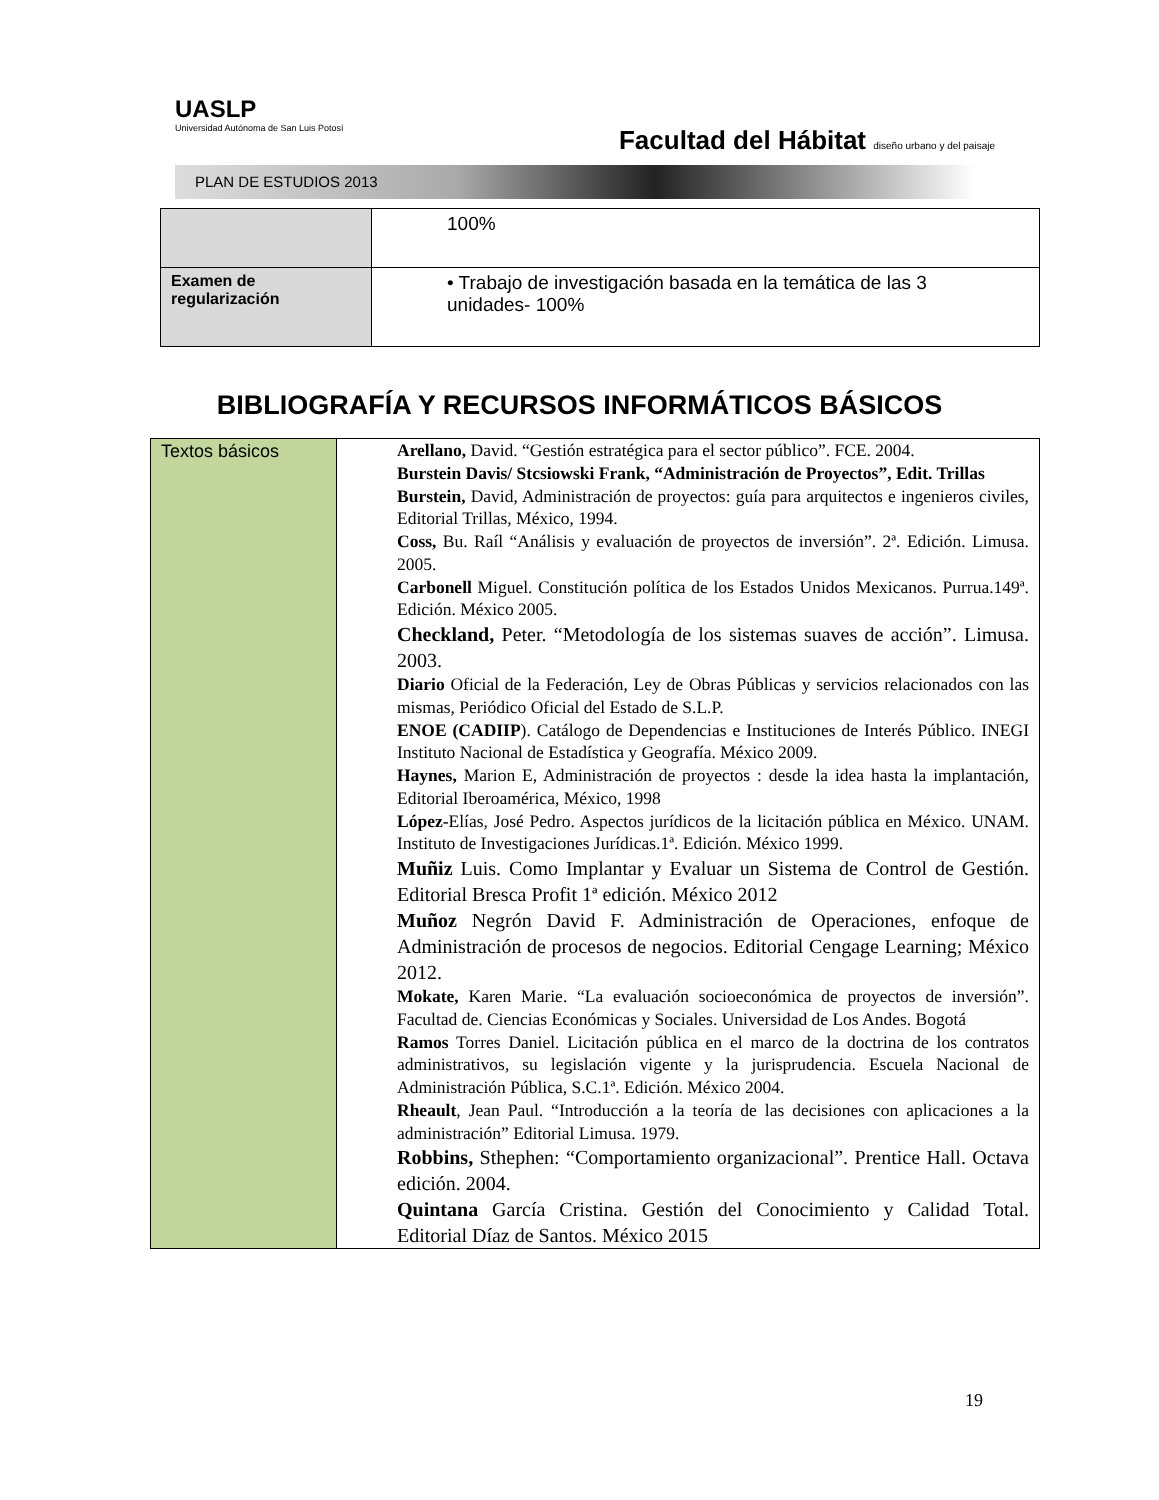UASLP
Universidad Autónoma de San Luis Potosí
Facultad del Hábitat diseño urbano y del paisaje
PLAN DE ESTUDIOS 2013
| | 100% |
| Examen de regularización | • Trabajo de investigación basada en la temática de las 3 unidades- 100% |
BIBLIOGRAFÍA Y RECURSOS INFORMÁTICOS BÁSICOS
| Textos básicos | Arellano, David. “Gestión estratégica para el sector público”. FCE. 2004. Burstein Davis/ Stcsiowski Frank, “Administración de Proyectos”, Edit. Trillas Burstein, David, Administración de proyectos: guía para arquitectos e ingenieros civiles, Editorial Trillas, México, 1994. Coss, Bu. Raíl “Análisis y evaluación de proyectos de inversión”. 2ª. Edición. Limusa. 2005. Carbonell Miguel. Constitución política de los Estados Unidos Mexicanos. Purrua.149ª. Edición. México 2005. Checkland, Peter. “Metodología de los sistemas suaves de acción”. Limusa. 2003. Diario Oficial de la Federación, Ley de Obras Públicas y servicios relacionados con las mismas, Periódico Oficial del Estado de S.L.P. ENOE (CADIIP ). Catálogo de Dependencias e Instituciones de Interés Público. INEGI Instituto Nacional de Estadística y Geografía. México 2009. Haynes, Marion E, Administración de proyectos : desde la idea hasta la implantación, Editorial Iberoamérica, México, 1998 López- Elías, José Pedro. Aspectos jurídicos de la licitación pública en México. UNAM. Instituto de Investigaciones Jurídicas.1ª. Edición. México 1999. Muñiz Luis. Como Implantar y Evaluar un Sistema de Control de Gestión. Editorial Bresca Profit 1ª edición. México 2012 Muñoz Negrón David F. Administración de Operaciones, enfoque de Administración de procesos de negocios. Editorial Cengage Learning; México 2012. Mokate, Karen Marie. “La evaluación socioeconómica de proyectos de inversión”. Facultad de. Ciencias Económicas y Sociales. Universidad de Los Andes. Bogotá Ramos Torres Daniel. Licitación pública en el marco de la doctrina de los contratos administrativos, su legislación vigente y la jurisprudencia. Escuela Nacional de Administración Pública, S.C.1ª. Edición. México 2004. Rheault , Jean Paul. “Introducción a la teoría de las decisiones con aplicaciones a la administración” Editorial Limusa. 1979. Robbins, Sthephen: “Comportamiento organizacional”. Prentice Hall. Octava edición. 2004. Quintana García Cristina. Gestión del Conocimiento y Calidad Total. Editorial Díaz de Santos. México 2015 |
19